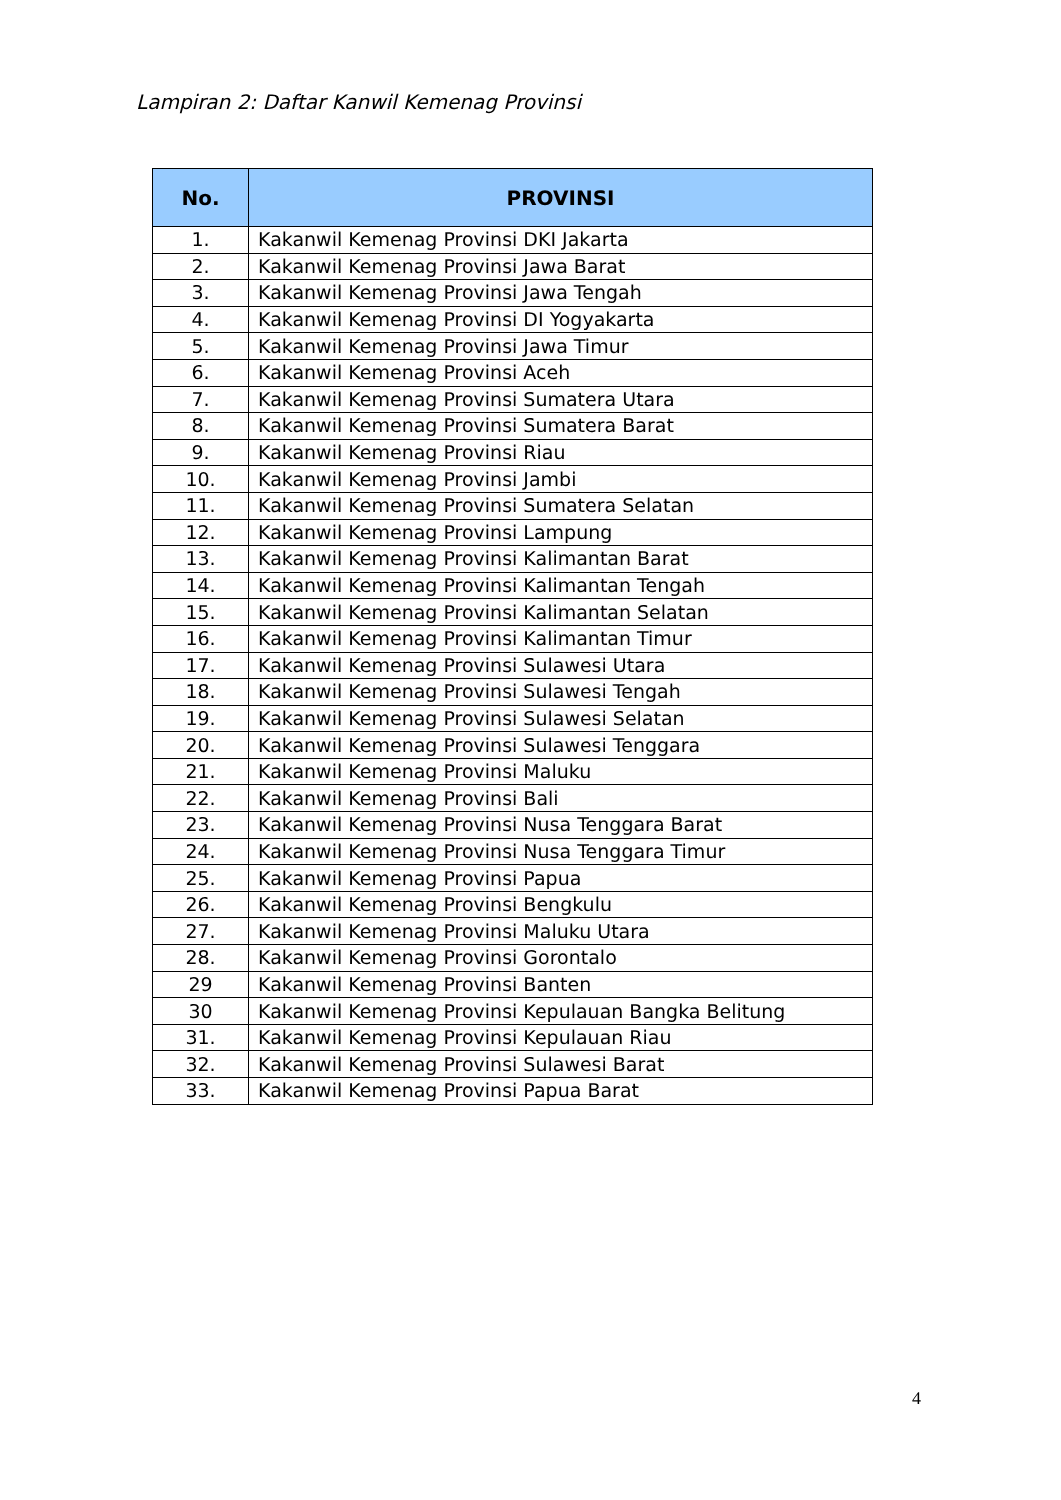Lampiran 2: Daftar Kanwil Kemenag Provinsi
| No. | PROVINSI |
| --- | --- |
| 1. | Kakanwil Kemenag Provinsi DKI Jakarta |
| 2. | Kakanwil Kemenag Provinsi Jawa Barat |
| 3. | Kakanwil Kemenag Provinsi Jawa Tengah |
| 4. | Kakanwil Kemenag Provinsi DI Yogyakarta |
| 5. | Kakanwil Kemenag Provinsi Jawa Timur |
| 6. | Kakanwil Kemenag Provinsi Aceh |
| 7. | Kakanwil Kemenag Provinsi Sumatera Utara |
| 8. | Kakanwil Kemenag Provinsi Sumatera Barat |
| 9. | Kakanwil Kemenag Provinsi Riau |
| 10. | Kakanwil Kemenag Provinsi Jambi |
| 11. | Kakanwil Kemenag Provinsi Sumatera Selatan |
| 12. | Kakanwil Kemenag Provinsi Lampung |
| 13. | Kakanwil Kemenag Provinsi Kalimantan Barat |
| 14. | Kakanwil Kemenag Provinsi Kalimantan Tengah |
| 15. | Kakanwil Kemenag Provinsi Kalimantan Selatan |
| 16. | Kakanwil Kemenag Provinsi Kalimantan Timur |
| 17. | Kakanwil Kemenag Provinsi Sulawesi Utara |
| 18. | Kakanwil Kemenag Provinsi Sulawesi Tengah |
| 19. | Kakanwil Kemenag Provinsi Sulawesi Selatan |
| 20. | Kakanwil Kemenag Provinsi Sulawesi Tenggara |
| 21. | Kakanwil Kemenag Provinsi Maluku |
| 22. | Kakanwil Kemenag Provinsi Bali |
| 23. | Kakanwil Kemenag Provinsi Nusa Tenggara Barat |
| 24. | Kakanwil Kemenag Provinsi Nusa Tenggara Timur |
| 25. | Kakanwil Kemenag Provinsi Papua |
| 26. | Kakanwil Kemenag Provinsi Bengkulu |
| 27. | Kakanwil Kemenag Provinsi Maluku Utara |
| 28. | Kakanwil Kemenag Provinsi Gorontalo |
| 29 | Kakanwil Kemenag Provinsi Banten |
| 30 | Kakanwil Kemenag Provinsi Kepulauan Bangka Belitung |
| 31. | Kakanwil Kemenag Provinsi Kepulauan Riau |
| 32. | Kakanwil Kemenag Provinsi Sulawesi Barat |
| 33. | Kakanwil Kemenag Provinsi Papua Barat |
4